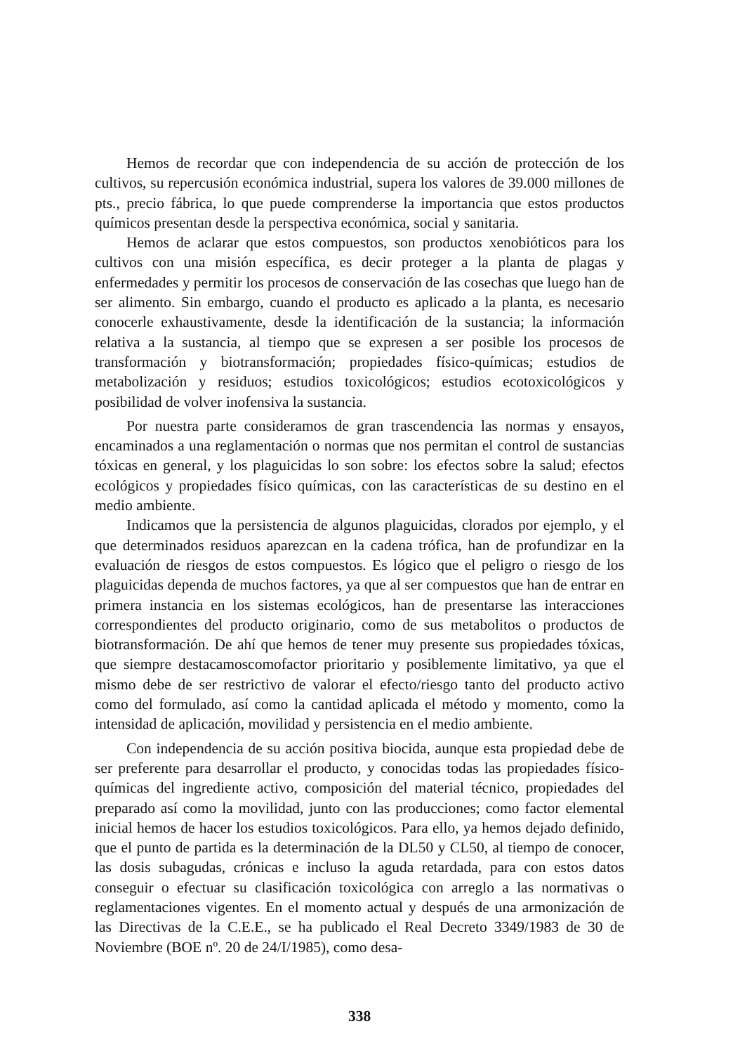Hemos de recordar que con independencia de su acción de protección de los cultivos, su repercusión económica industrial, supera los valores de 39.000 millones de pts., precio fábrica, lo que puede comprenderse la importancia que estos productos químicos presentan desde la perspectiva económica, social y sanitaria.
Hemos de aclarar que estos compuestos, son productos xenobióticos para los cultivos con una misión específica, es decir proteger a la planta de plagas y enfermedades y permitir los procesos de conservación de las cosechas que luego han de ser alimento. Sin embargo, cuando el producto es aplicado a la planta, es necesario conocerle exhaustivamente, desde la identificación de la sustancia; la información relativa a la sustancia, al tiempo que se expresen a ser posible los procesos de transformación y biotransformación; propiedades físico-químicas; estudios de metabolización y residuos; estudios toxicológicos; estudios ecotoxicológicos y posibilidad de volver inofensiva la sustancia.
Por nuestra parte consideramos de gran trascendencia las normas y ensayos, encaminados a una reglamentación o normas que nos permitan el control de sustancias tóxicas en general, y los plaguicidas lo son sobre: los efectos sobre la salud; efectos ecológicos y propiedades físico químicas, con las características de su destino en el medio ambiente.
Indicamos que la persistencia de algunos plaguicidas, clorados por ejemplo, y el que determinados residuos aparezcan en la cadena trófica, han de profundizar en la evaluación de riesgos de estos compuestos. Es lógico que el peligro o riesgo de los plaguicidas dependa de muchos factores, ya que al ser compuestos que han de entrar en primera instancia en los sistemas ecológicos, han de presentarse las interacciones correspondientes del producto originario, como de sus metabolitos o productos de biotransformación. De ahí que hemos de tener muy presente sus propiedades tóxicas, que siempre destacamoscomofactor prioritario y posiblemente limitativo, ya que el mismo debe de ser restrictivo de valorar el efecto/riesgo tanto del producto activo como del formulado, así como la cantidad aplicada el método y momento, como la intensidad de aplicación, movilidad y persistencia en el medio ambiente.
Con independencia de su acción positiva biocida, aunque esta propiedad debe de ser preferente para desarrollar el producto, y conocidas todas las propiedades físico-químicas del ingrediente activo, composición del material técnico, propiedades del preparado así como la movilidad, junto con las producciones; como factor elemental inicial hemos de hacer los estudios toxicológicos. Para ello, ya hemos dejado definido, que el punto de partida es la determinación de la DL50 y CL50, al tiempo de conocer, las dosis subagudas, crónicas e incluso la aguda retardada, para con estos datos conseguir o efectuar su clasificación toxicológica con arreglo a las normativas o reglamentaciones vigentes. En el momento actual y después de una armonización de las Directivas de la C.E.E., se ha publicado el Real Decreto 3349/1983 de 30 de Noviembre (BOE nº. 20 de 24/I/1985), como desa-
338